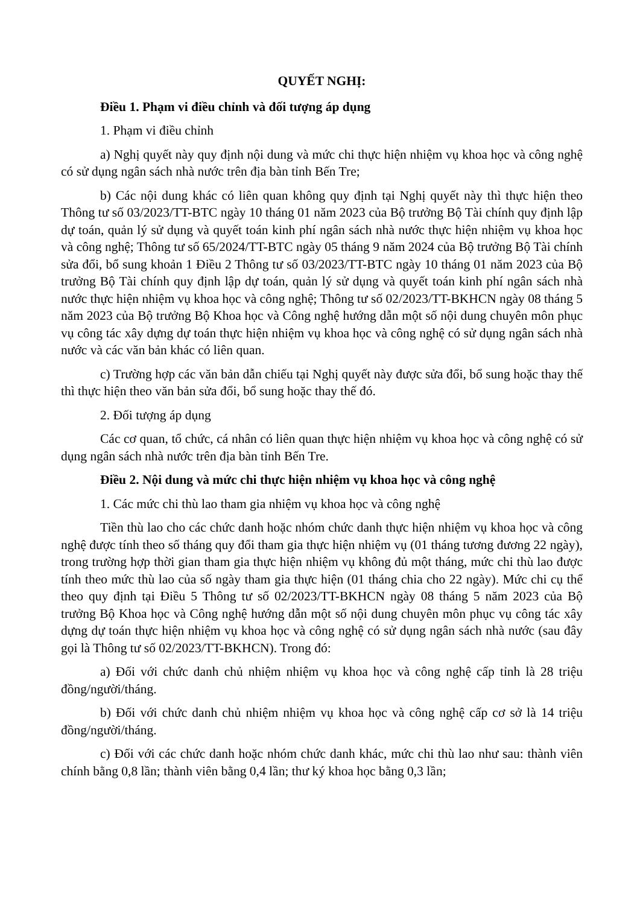QUYẾT NGHỊ:
Điều 1. Phạm vi điều chỉnh và đối tượng áp dụng
1. Phạm vi điều chỉnh
a) Nghị quyết này quy định nội dung và mức chi thực hiện nhiệm vụ khoa học và công nghệ có sử dụng ngân sách nhà nước trên địa bàn tỉnh Bến Tre;
b) Các nội dung khác có liên quan không quy định tại Nghị quyết này thì thực hiện theo Thông tư số 03/2023/TT-BTC ngày 10 tháng 01 năm 2023 của Bộ trưởng Bộ Tài chính quy định lập dự toán, quản lý sử dụng và quyết toán kinh phí ngân sách nhà nước thực hiện nhiệm vụ khoa học và công nghệ; Thông tư số 65/2024/TT-BTC ngày 05 tháng 9 năm 2024 của Bộ trưởng Bộ Tài chính sửa đổi, bổ sung khoản 1 Điều 2 Thông tư số 03/2023/TT-BTC ngày 10 tháng 01 năm 2023 của Bộ trưởng Bộ Tài chính quy định lập dự toán, quản lý sử dụng và quyết toán kinh phí ngân sách nhà nước thực hiện nhiệm vụ khoa học và công nghệ; Thông tư số 02/2023/TT-BKHCN ngày 08 tháng 5 năm 2023 của Bộ trưởng Bộ Khoa học và Công nghệ hướng dẫn một số nội dung chuyên môn phục vụ công tác xây dựng dự toán thực hiện nhiệm vụ khoa học và công nghệ có sử dụng ngân sách nhà nước và các văn bản khác có liên quan.
c) Trường hợp các văn bản dẫn chiếu tại Nghị quyết này được sửa đổi, bổ sung hoặc thay thế thì thực hiện theo văn bản sửa đổi, bổ sung hoặc thay thế đó.
2. Đối tượng áp dụng
Các cơ quan, tổ chức, cá nhân có liên quan thực hiện nhiệm vụ khoa học và công nghệ có sử dụng ngân sách nhà nước trên địa bàn tỉnh Bến Tre.
Điều 2. Nội dung và mức chi thực hiện nhiệm vụ khoa học và công nghệ
1. Các mức chi thù lao tham gia nhiệm vụ khoa học và công nghệ
Tiền thù lao cho các chức danh hoặc nhóm chức danh thực hiện nhiệm vụ khoa học và công nghệ được tính theo số tháng quy đổi tham gia thực hiện nhiệm vụ (01 tháng tương đương 22 ngày), trong trường hợp thời gian tham gia thực hiện nhiệm vụ không đủ một tháng, mức chi thù lao được tính theo mức thù lao của số ngày tham gia thực hiện (01 tháng chia cho 22 ngày). Mức chi cụ thể theo quy định tại Điều 5 Thông tư số 02/2023/TT-BKHCN ngày 08 tháng 5 năm 2023 của Bộ trưởng Bộ Khoa học và Công nghệ hướng dẫn một số nội dung chuyên môn phục vụ công tác xây dựng dự toán thực hiện nhiệm vụ khoa học và công nghệ có sử dụng ngân sách nhà nước (sau đây gọi là Thông tư số 02/2023/TT-BKHCN). Trong đó:
a) Đối với chức danh chủ nhiệm nhiệm vụ khoa học và công nghệ cấp tỉnh là 28 triệu đồng/người/tháng.
b) Đối với chức danh chủ nhiệm nhiệm vụ khoa học và công nghệ cấp cơ sở là 14 triệu đồng/người/tháng.
c) Đối với các chức danh hoặc nhóm chức danh khác, mức chi thù lao như sau: thành viên chính bằng 0,8 lần; thành viên bằng 0,4 lần; thư ký khoa học bằng 0,3 lần;